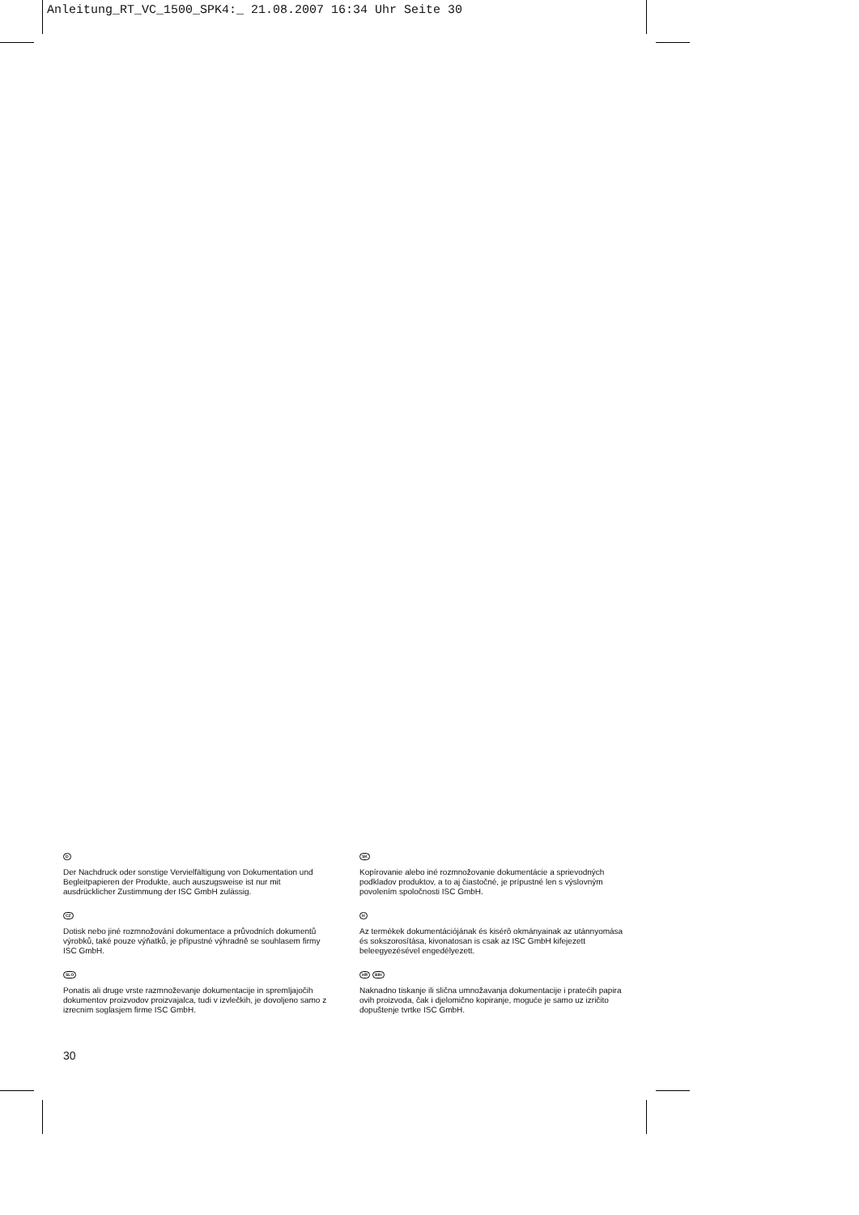Anleitung_RT_VC_1500_SPK4:_ 21.08.2007 16:34 Uhr Seite 30
D
Der Nachdruck oder sonstige Vervielfältigung von Dokumentation und Begleitpapieren der Produkte, auch auszugsweise ist nur mit ausdrücklicher Zustimmung der ISC GmbH zulässig.
CZ
Dotisk nebo jiné rozmnožování dokumentace a průvodních dokumentů výrobků, také pouze výňatků, je přípustné výhradně se souhlasem firmy ISC GmbH.
SLO
Ponatis ali druge vrste razmnoževanje dokumentacije in spremljajočih dokumentov proizvodov proizvajalca, tudi v izvlečkih, je dovoljeno samo z izrecnim soglasjem firme ISC GmbH.
SK
Kopírovanie alebo iné rozmnožovanie dokumentácie a sprievodných podkladov produktov, a to aj čiastočné, je prípustné len s výslovným povolením spoločnosti ISC GmbH.
H
Az termékek dokumentációjának és kisérô okmányainak az utánnyomása és sokszorosítása, kivonatosan is csak az ISC GmbH kifejezett beleegyezésével engedélyezett.
HR BIH
Naknadno tiskanje ili slična umnožavanja dokumentacije i pratećih papira ovih proizvoda, čak i djelomično kopiranje, moguće je samo uz izričito dopuštenje tvrtke ISC GmbH.
30